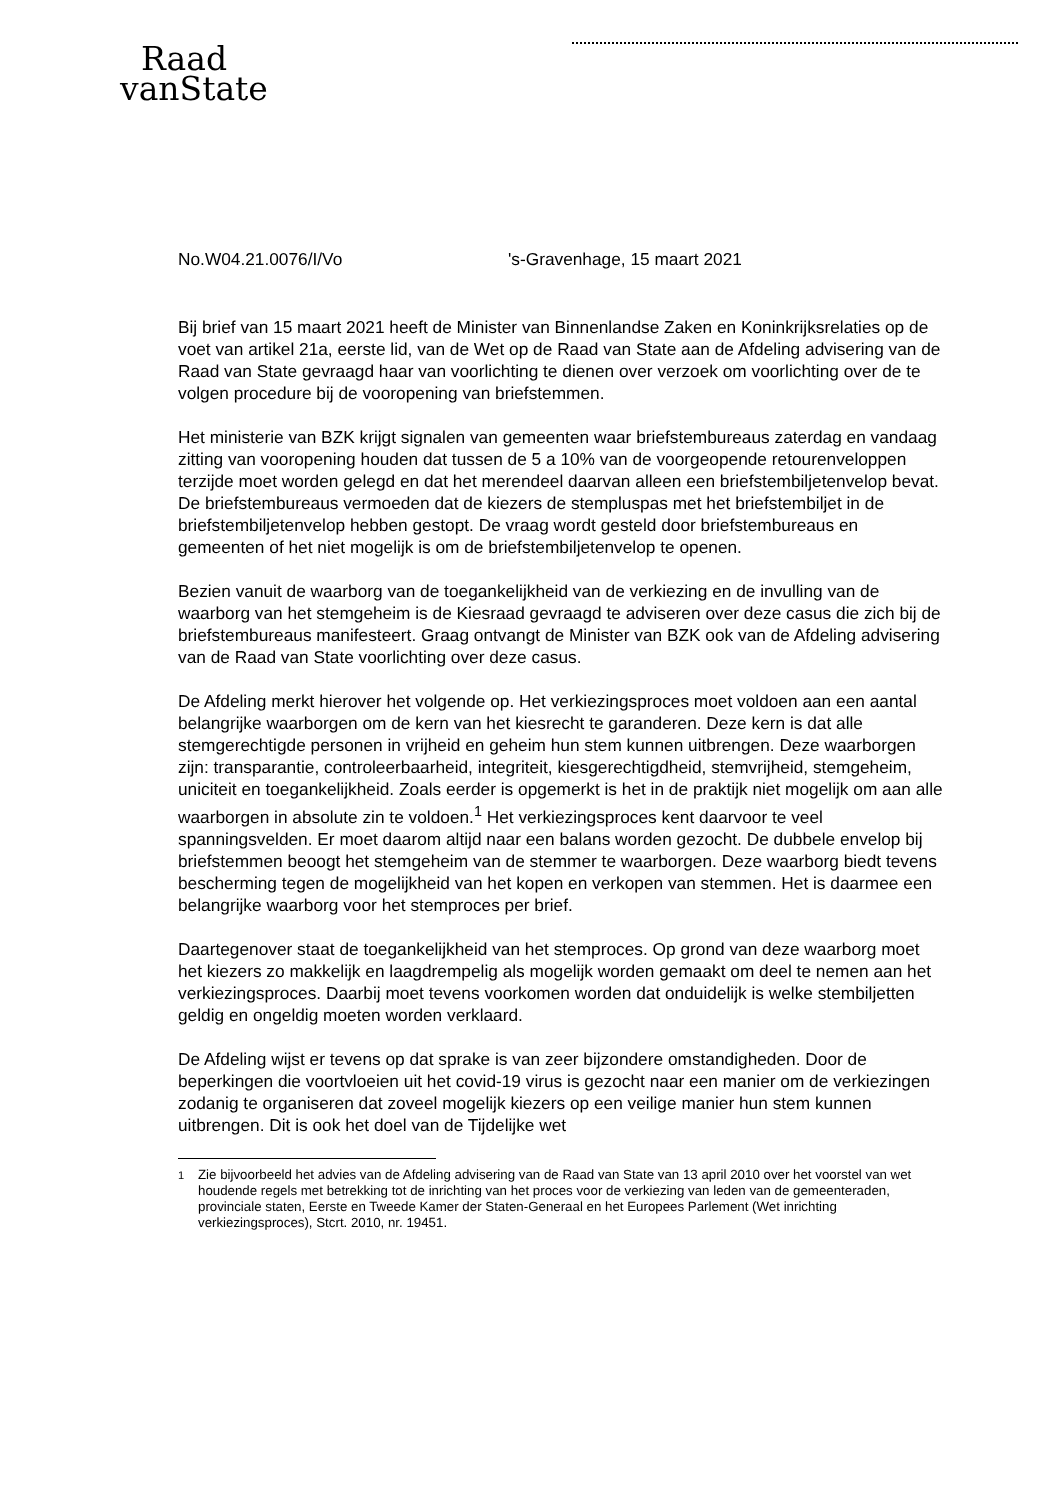Raad
vanState
No.W04.21.0076/I/Vo 's-Gravenhage, 15 maart 2021
Bij brief van 15 maart 2021 heeft de Minister van Binnenlandse Zaken en Koninkrijksrelaties op de voet van artikel 21a, eerste lid, van de Wet op de Raad van State aan de Afdeling advisering van de Raad van State gevraagd haar van voorlichting te dienen over verzoek om voorlichting over de te volgen procedure bij de vooropening van briefstemmen.
Het ministerie van BZK krijgt signalen van gemeenten waar briefstembureaus zaterdag en vandaag zitting van vooropening houden dat tussen de 5 a 10% van de voorgeopende retourenveloppen terzijde moet worden gelegd en dat het merendeel daarvan alleen een briefstembiljetenvelop bevat. De briefstembureaus vermoeden dat de kiezers de stempluspas met het briefstembiljet in de briefstembiljetenvelop hebben gestopt. De vraag wordt gesteld door briefstembureaus en gemeenten of het niet mogelijk is om de briefstembiljetenvelop te openen.
Bezien vanuit de waarborg van de toegankelijkheid van de verkiezing en de invulling van de waarborg van het stemgeheim is de Kiesraad gevraagd te adviseren over deze casus die zich bij de briefstembureaus manifesteert. Graag ontvangt de Minister van BZK ook van de Afdeling advisering van de Raad van State voorlichting over deze casus.
De Afdeling merkt hierover het volgende op. Het verkiezingsproces moet voldoen aan een aantal belangrijke waarborgen om de kern van het kiesrecht te garanderen. Deze kern is dat alle stemgerechtigde personen in vrijheid en geheim hun stem kunnen uitbrengen. Deze waarborgen zijn: transparantie, controleerbaarheid, integriteit, kiesgerechtigdheid, stemvrijheid, stemgeheim, uniciteit en toegankelijkheid. Zoals eerder is opgemerkt is het in de praktijk niet mogelijk om aan alle waarborgen in absolute zin te voldoen.<sup>1</sup> Het verkiezingsproces kent daarvoor te veel spanningsvelden. Er moet daarom altijd naar een balans worden gezocht. De dubbele envelop bij briefstemmen beoogt het stemgeheim van de stemmer te waarborgen. Deze waarborg biedt tevens bescherming tegen de mogelijkheid van het kopen en verkopen van stemmen. Het is daarmee een belangrijke waarborg voor het stemproces per brief.
Daartegenover staat de toegankelijkheid van het stemproces. Op grond van deze waarborg moet het kiezers zo makkelijk en laagdrempelig als mogelijk worden gemaakt om deel te nemen aan het verkiezingsproces. Daarbij moet tevens voorkomen worden dat onduidelijk is welke stembiljetten geldig en ongeldig moeten worden verklaard.
De Afdeling wijst er tevens op dat sprake is van zeer bijzondere omstandigheden. Door de beperkingen die voortvloeien uit het covid-19 virus is gezocht naar een manier om de verkiezingen zodanig te organiseren dat zoveel mogelijk kiezers op een veilige manier hun stem kunnen uitbrengen. Dit is ook het doel van de Tijdelijke wet
<sup>1</sup> Zie bijvoorbeeld het advies van de Afdeling advisering van de Raad van State van 13 april 2010 over het voorstel van wet houdende regels met betrekking tot de inrichting van het proces voor de verkiezing van leden van de gemeenteraden, provinciale staten, Eerste en Tweede Kamer der Staten-Generaal en het Europees Parlement (Wet inrichting verkiezingsproces), Stcrt. 2010, nr. 19451.